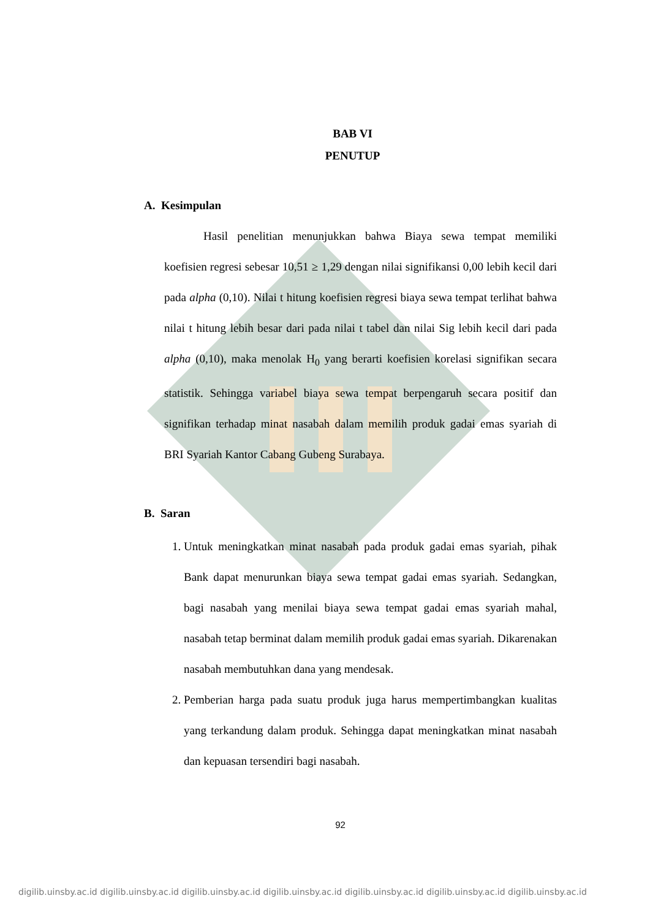BAB VI
PENUTUP
A. Kesimpulan
Hasil penelitian menunjukkan bahwa Biaya sewa tempat memiliki koefisien regresi sebesar 10,51 ≥ 1,29 dengan nilai signifikansi 0,00 lebih kecil dari pada alpha (0,10). Nilai t hitung koefisien regresi biaya sewa tempat terlihat bahwa nilai t hitung lebih besar dari pada nilai t tabel dan nilai Sig lebih kecil dari pada alpha (0,10), maka menolak H<sub>0</sub> yang berarti koefisien korelasi signifikan secara statistik. Sehingga variabel biaya sewa tempat berpengaruh secara positif dan signifikan terhadap minat nasabah dalam memilih produk gadai emas syariah di BRI Syariah Kantor Cabang Gubeng Surabaya.
B. Saran
1. Untuk meningkatkan minat nasabah pada produk gadai emas syariah, pihak Bank dapat menurunkan biaya sewa tempat gadai emas syariah. Sedangkan, bagi nasabah yang menilai biaya sewa tempat gadai emas syariah mahal, nasabah tetap berminat dalam memilih produk gadai emas syariah. Dikarenakan nasabah membutuhkan dana yang mendesak.
2. Pemberian harga pada suatu produk juga harus mempertimbangkan kualitas yang terkandung dalam produk. Sehingga dapat meningkatkan minat nasabah dan kepuasan tersendiri bagi nasabah.
92
digilib.uinsby.ac.id digilib.uinsby.ac.id digilib.uinsby.ac.id digilib.uinsby.ac.id digilib.uinsby.ac.id digilib.uinsby.ac.id digilib.uinsby.ac.id